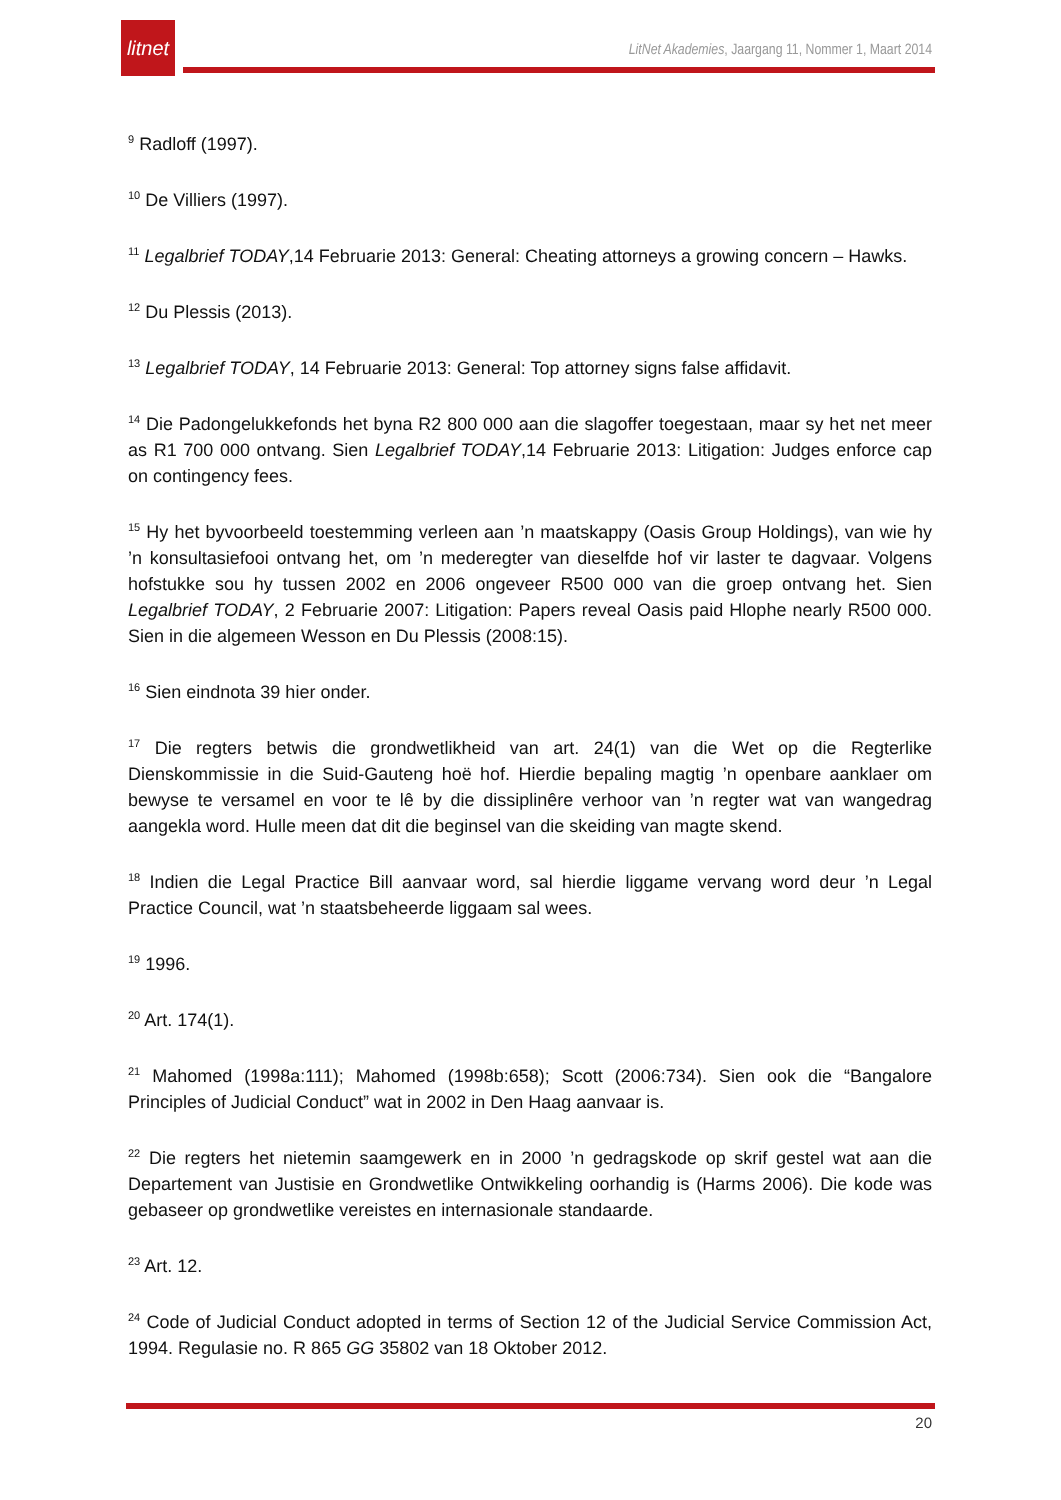litnet
LitNet Akademies, Jaargang 11, Nommer 1, Maart 2014
<sup>9</sup> Radloff (1997).
<sup>10</sup> De Villiers (1997).
<sup>11</sup> Legalbrief TODAY,14 Februarie 2013: General: Cheating attorneys a growing concern – Hawks.
<sup>12</sup> Du Plessis (2013).
<sup>13</sup> Legalbrief TODAY, 14 Februarie 2013: General: Top attorney signs false affidavit.
<sup>14</sup> Die Padongelukkefonds het byna R2 800 000 aan die slagoffer toegestaan, maar sy het net meer as R1 700 000 ontvang. Sien Legalbrief TODAY,14 Februarie 2013: Litigation: Judges enforce cap on contingency fees.
<sup>15</sup> Hy het byvoorbeeld toestemming verleen aan ’n maatskappy (Oasis Group Holdings), van wie hy ’n konsultasiefooi ontvang het, om ’n mederegter van dieselfde hof vir laster te dagvaar. Volgens hofstukke sou hy tussen 2002 en 2006 ongeveer R500 000 van die groep ontvang het. Sien Legalbrief TODAY, 2 Februarie 2007: Litigation: Papers reveal Oasis paid Hlophe nearly R500 000. Sien in die algemeen Wesson en Du Plessis (2008:15).
<sup>16</sup> Sien eindnota 39 hier onder.
<sup>17</sup> Die regters betwis die grondwetlikheid van art. 24(1) van die Wet op die Regterlike Dienskommissie in die Suid-Gauteng hoë hof. Hierdie bepaling magtig ’n openbare aanklaer om bewyse te versamel en voor te lê by die dissiplinêre verhoor van ’n regter wat van wangedrag aangekla word. Hulle meen dat dit die beginsel van die skeiding van magte skend.
<sup>18</sup> Indien die Legal Practice Bill aanvaar word, sal hierdie liggame vervang word deur ’n Legal Practice Council, wat ’n staatsbeheerde liggaam sal wees.
<sup>19</sup> 1996.
<sup>20</sup> Art. 174(1).
<sup>21</sup> Mahomed (1998a:111); Mahomed (1998b:658); Scott (2006:734). Sien ook die “Bangalore Principles of Judicial Conduct” wat in 2002 in Den Haag aanvaar is.
<sup>22</sup> Die regters het nietemin saamgewerk en in 2000 ’n gedragskode op skrif gestel wat aan die Departement van Justisie en Grondwetlike Ontwikkeling oorhandig is (Harms 2006). Die kode was gebaseer op grondwetlike vereistes en internasionale standaarde.
<sup>23</sup> Art. 12.
<sup>24</sup> Code of Judicial Conduct adopted in terms of Section 12 of the Judicial Service Commission Act, 1994. Regulasie no. R 865 GG 35802 van 18 Oktober 2012.
20